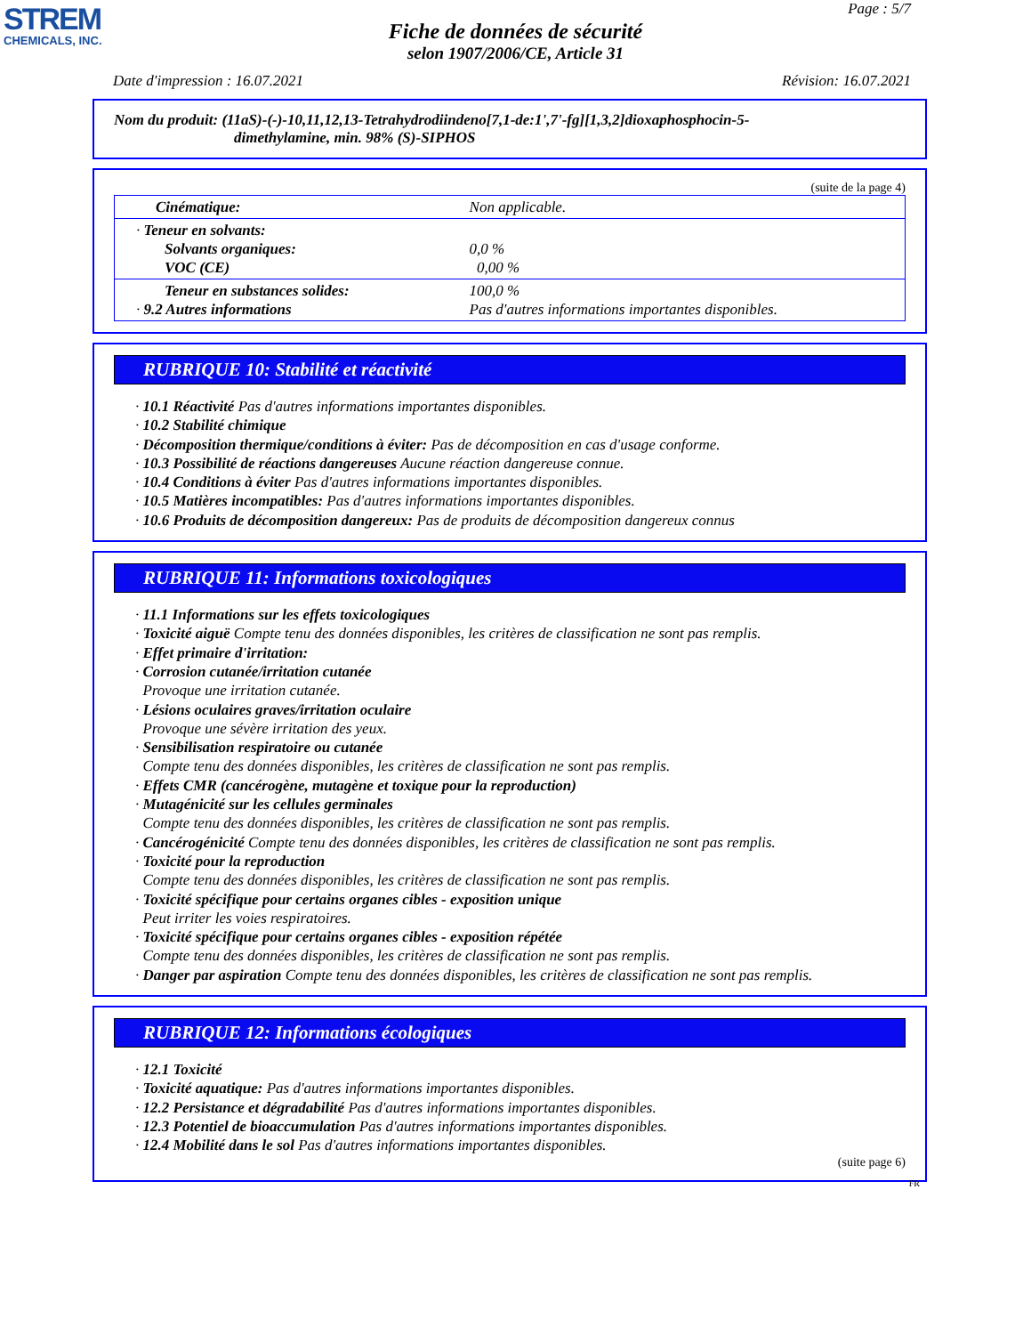STREM
CHEMICALS, INC.
Page : 5/7
Fiche de données de sécurité
selon 1907/2006/CE, Article 31
Date d'impression : 16.07.2021 Révision: 16.07.2021
Nom du produit: (11aS)-(-)-10,11,12,13-Tetrahydrodiindeno[7,1-de:1',7'-fg][1,3,2]dioxaphosphocin-5-
dimethylamine, min. 98% (S)-SIPHOS
(suite de la page 4)
| Cinématique: | Non applicable. |
| · Teneur en solvants: Solvants organiques: VOC (CE) | 0,0 % 0,00 % |
| Teneur en substances solides: · 9.2 Autres informations | 100,0 % Pas d'autres informations importantes disponibles. |
RUBRIQUE 10: Stabilité et réactivité
· 10.1 Réactivité Pas d'autres informations importantes disponibles.
· 10.2 Stabilité chimique
· Décomposition thermique/conditions à éviter: Pas de décomposition en cas d'usage conforme.
· 10.3 Possibilité de réactions dangereuses Aucune réaction dangereuse connue.
· 10.4 Conditions à éviter Pas d'autres informations importantes disponibles.
· 10.5 Matières incompatibles: Pas d'autres informations importantes disponibles.
· 10.6 Produits de décomposition dangereux: Pas de produits de décomposition dangereux connus
RUBRIQUE 11: Informations toxicologiques
· 11.1 Informations sur les effets toxicologiques
· Toxicité aiguë Compte tenu des données disponibles, les critères de classification ne sont pas remplis.
· Effet primaire d'irritation:
· Corrosion cutanée/irritation cutanée
Provoque une irritation cutanée.
· Lésions oculaires graves/irritation oculaire
Provoque une sévère irritation des yeux.
· Sensibilisation respiratoire ou cutanée
Compte tenu des données disponibles, les critères de classification ne sont pas remplis.
· Effets CMR (cancérogène, mutagène et toxique pour la reproduction)
· Mutagénicité sur les cellules germinales
Compte tenu des données disponibles, les critères de classification ne sont pas remplis.
· Cancérogénicité Compte tenu des données disponibles, les critères de classification ne sont pas remplis.
· Toxicité pour la reproduction
Compte tenu des données disponibles, les critères de classification ne sont pas remplis.
· Toxicité spécifique pour certains organes cibles - exposition unique
Peut irriter les voies respiratoires.
· Toxicité spécifique pour certains organes cibles - exposition répétée
Compte tenu des données disponibles, les critères de classification ne sont pas remplis.
· Danger par aspiration Compte tenu des données disponibles, les critères de classification ne sont pas remplis.
RUBRIQUE 12: Informations écologiques
· 12.1 Toxicité
· Toxicité aquatique: Pas d'autres informations importantes disponibles.
· 12.2 Persistance et dégradabilité Pas d'autres informations importantes disponibles.
· 12.3 Potentiel de bioaccumulation Pas d'autres informations importantes disponibles.
· 12.4 Mobilité dans le sol Pas d'autres informations importantes disponibles.
(suite page 6)
FR